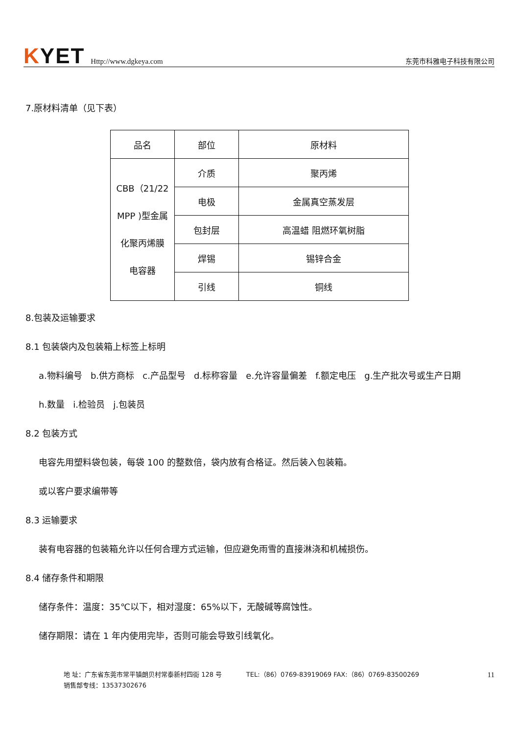KYET
Http://www.dgkeya.com
东莞市科雅电子科技有限公司
7.原材料清单（见下表）
| 品名 | 部位 | 原材料 |
| CBB（21/22 MPP )型金属 化聚丙烯膜 电容器 | 介质 | 聚丙烯 |
| | 电极 | 金属真空蒸发层 |
| | 包封层 | 高温蜡 阻燃环氧树脂 |
| | 焊锡 | 锡锌合金 |
| | 引线 | 铜线 |
8.包装及运输要求
8.1 包装袋内及包装箱上标签上标明
a.物料编号 b.供方商标 c.产品型号 d.标称容量 e.允许容量偏差 f.额定电压 g.生产批次号或生产日期
h.数量 i.检验员 j.包装员
8.2 包装方式
电容先用塑料袋包装，每袋 100 的整数倍，袋内放有合格证。然后装入包装箱。
或以客户要求编带等
8.3 运输要求
装有电容器的包装箱允许以任何合理方式运输，但应避免雨雪的直接淋浇和机械损伤。
8.4 储存条件和期限
储存条件：温度：35℃以下，相对湿度：65%以下，无酸碱等腐蚀性。
储存期限：请在 1 年内使用完毕，否则可能会导致引线氧化。
地 址：广东省东莞市常平镇朗贝村常泰新村四街 128 号 TEL:（86）0769-83919069 FAX:（86）0769-83500269
销售部专线：13537302676
11